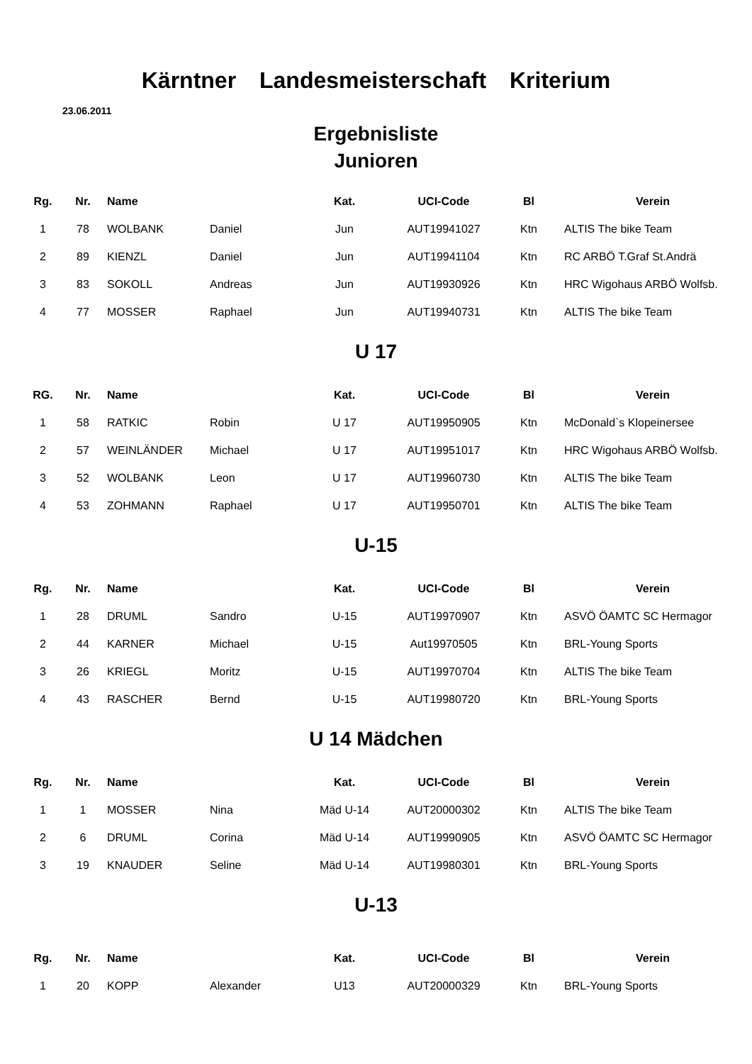Kärntner Landesmeisterschaft Kriterium
23.06.2011
Ergebnisliste
Junioren
| Rg. | Nr. | Name | | Kat. | UCI-Code | Bl | Verein |
| --- | --- | --- | --- | --- | --- | --- | --- |
| 1 | 78 | WOLBANK | Daniel | Jun | AUT19941027 | Ktn | ALTIS The bike Team |
| 2 | 89 | KIENZL | Daniel | Jun | AUT19941104 | Ktn | RC ARBÖ T.Graf St.Andrä |
| 3 | 83 | SOKOLL | Andreas | Jun | AUT19930926 | Ktn | HRC Wigohaus ARBÖ Wolfsb. |
| 4 | 77 | MOSSER | Raphael | Jun | AUT19940731 | Ktn | ALTIS The bike Team |
U 17
| RG. | Nr. | Name | | Kat. | UCI-Code | Bl | Verein |
| --- | --- | --- | --- | --- | --- | --- | --- |
| 1 | 58 | RATKIC | Robin | U 17 | AUT19950905 | Ktn | McDonald`s Klopeinersee |
| 2 | 57 | WEINLÄNDER | Michael | U 17 | AUT19951017 | Ktn | HRC Wigohaus ARBÖ Wolfsb. |
| 3 | 52 | WOLBANK | Leon | U 17 | AUT19960730 | Ktn | ALTIS The bike Team |
| 4 | 53 | ZOHMANN | Raphael | U 17 | AUT19950701 | Ktn | ALTIS The bike Team |
U-15
| Rg. | Nr. | Name | | Kat. | UCI-Code | Bl | Verein |
| --- | --- | --- | --- | --- | --- | --- | --- |
| 1 | 28 | DRUML | Sandro | U-15 | AUT19970907 | Ktn | ASVÖ ÖAMTC SC Hermagor |
| 2 | 44 | KARNER | Michael | U-15 | Aut19970505 | Ktn | BRL-Young Sports |
| 3 | 26 | KRIEGL | Moritz | U-15 | AUT19970704 | Ktn | ALTIS The bike Team |
| 4 | 43 | RASCHER | Bernd | U-15 | AUT19980720 | Ktn | BRL-Young Sports |
U 14 Mädchen
| Rg. | Nr. | Name | | Kat. | UCI-Code | Bl | Verein |
| --- | --- | --- | --- | --- | --- | --- | --- |
| 1 | 1 | MOSSER | Nina | Mäd U-14 | AUT20000302 | Ktn | ALTIS The bike Team |
| 2 | 6 | DRUML | Corina | Mäd U-14 | AUT19990905 | Ktn | ASVÖ ÖAMTC SC Hermagor |
| 3 | 19 | KNAUDER | Seline | Mäd U-14 | AUT19980301 | Ktn | BRL-Young Sports |
U-13
| Rg. | Nr. | Name | | Kat. | UCI-Code | Bl | Verein |
| --- | --- | --- | --- | --- | --- | --- | --- |
| 1 | 20 | KOPP | Alexander | U13 | AUT20000329 | Ktn | BRL-Young Sports |